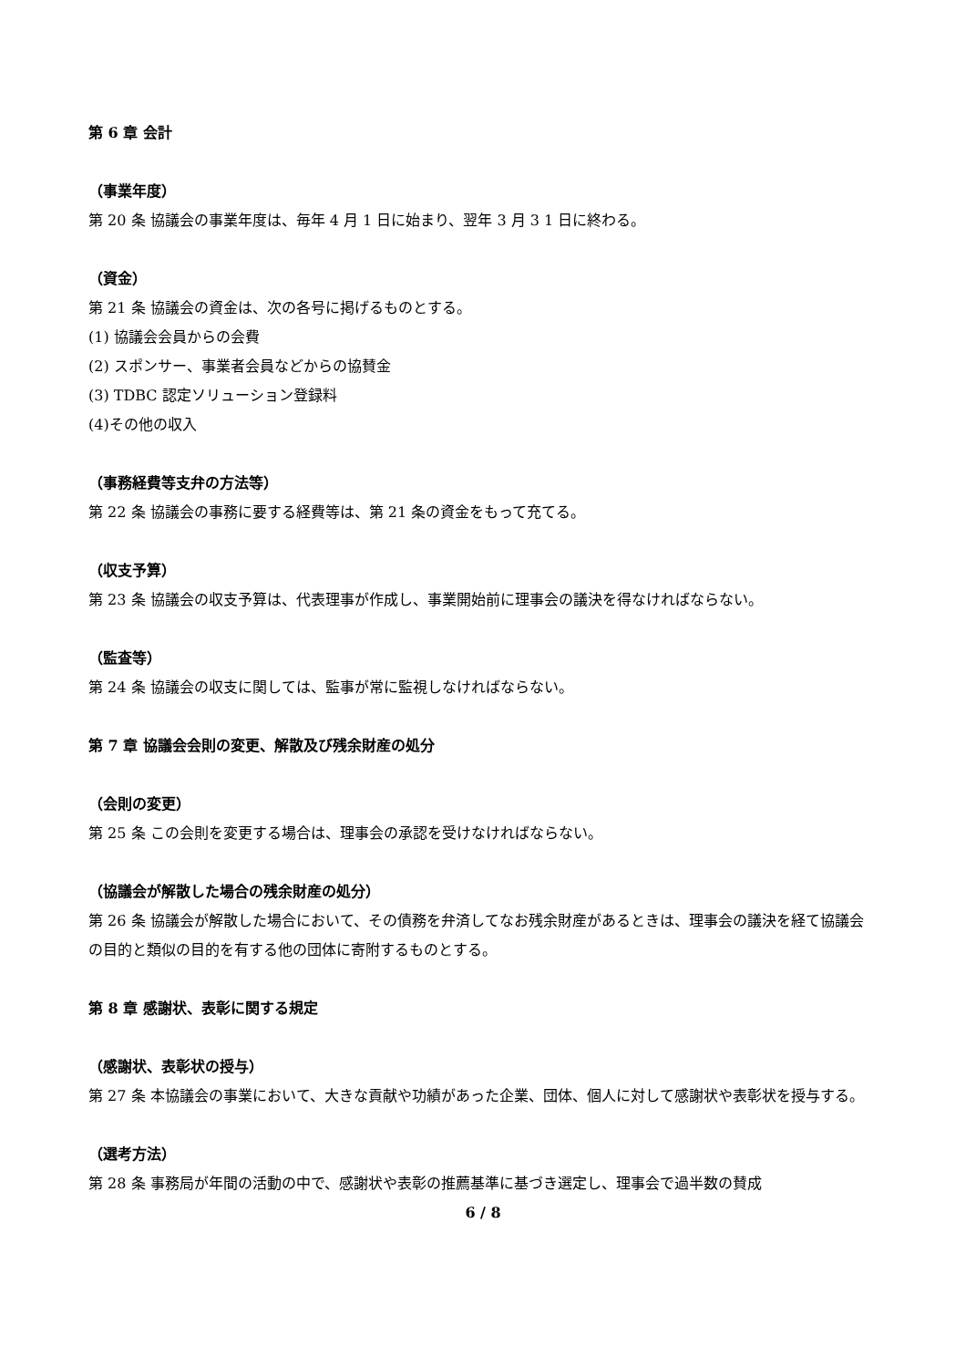第 6 章 会計
（事業年度）
第 20 条 協議会の事業年度は、毎年 4 月 1 日に始まり、翌年 3 月 3 1 日に終わる。
（資金）
第 21 条 協議会の資金は、次の各号に掲げるものとする。
(1) 協議会会員からの会費
(2) スポンサー、事業者会員などからの協賛金
(3) TDBC 認定ソリューション登録料
(4)その他の収入
（事務経費等支弁の方法等）
第 22 条 協議会の事務に要する経費等は、第 21 条の資金をもって充てる。
（収支予算）
第 23 条 協議会の収支予算は、代表理事が作成し、事業開始前に理事会の議決を得なければならない。
（監査等）
第 24 条 協議会の収支に関しては、監事が常に監視しなければならない。
第 7 章 協議会会則の変更、解散及び残余財産の処分
（会則の変更）
第 25 条 この会則を変更する場合は、理事会の承認を受けなければならない。
（協議会が解散した場合の残余財産の処分）
第 26 条 協議会が解散した場合において、その債務を弁済してなお残余財産があるときは、理事会の議決を経て協議会の目的と類似の目的を有する他の団体に寄附するものとする。
第 8 章 感謝状、表彰に関する規定
（感謝状、表彰状の授与）
第 27 条 本協議会の事業において、大きな貢献や功績があった企業、団体、個人に対して感謝状や表彰状を授与する。
（選考方法）
第 28 条 事務局が年間の活動の中で、感謝状や表彰の推薦基準に基づき選定し、理事会で過半数の賛成
6 / 8